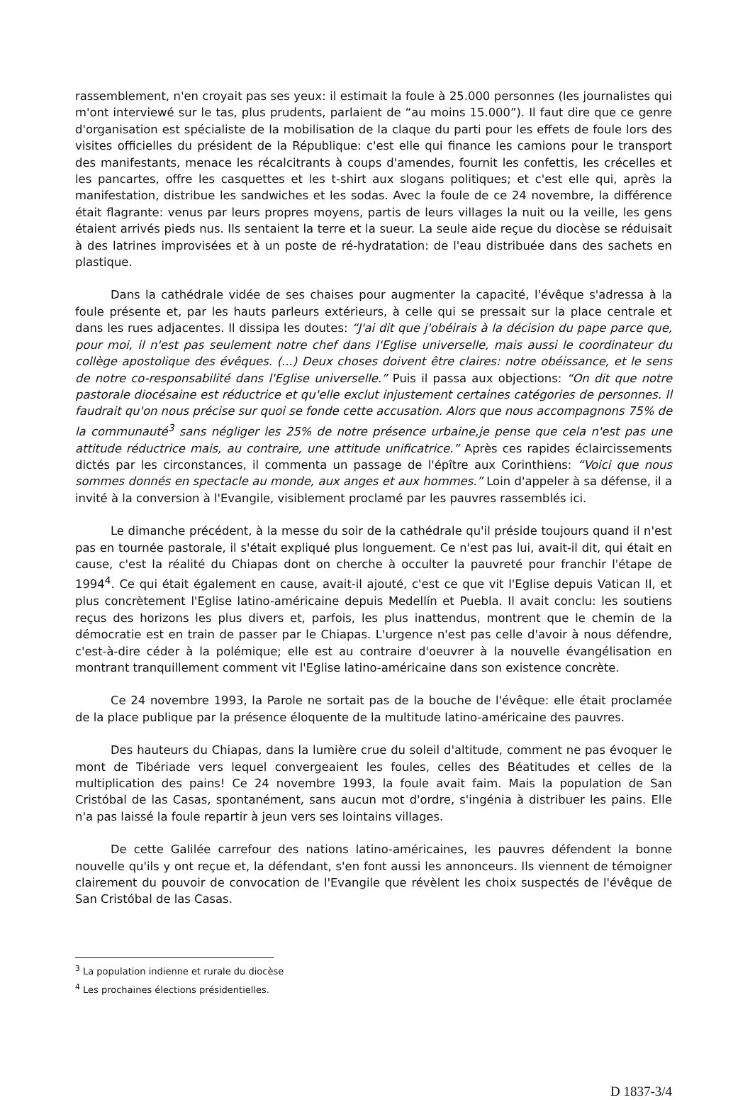rassemblement, n'en croyait pas ses yeux: il estimait la foule à 25.000 personnes (les journalistes qui m'ont interviewé sur le tas, plus prudents, parlaient de “au moins 15.000”). Il faut dire que ce genre d'organisation est spécialiste de la mobilisation de la claque du parti pour les effets de foule lors des visites officielles du président de la République: c'est elle qui finance les camions pour le transport des manifestants, menace les récalcitrants à coups d'amendes, fournit les confettis, les crécelles et les pancartes, offre les casquettes et les t-shirt aux slogans politiques; et c'est elle qui, après la manifestation, distribue les sandwiches et les sodas. Avec la foule de ce 24 novembre, la différence était flagrante: venus par leurs propres moyens, partis de leurs villages la nuit ou la veille, les gens étaient arrivés pieds nus. Ils sentaient la terre et la sueur. La seule aide reçue du diocèse se réduisait à des latrines improvisées et à un poste de ré-hydratation: de l'eau distribuée dans des sachets en plastique.
Dans la cathédrale vidée de ses chaises pour augmenter la capacité, l'évêque s'adressa à la foule présente et, par les hauts parleurs extérieurs, à celle qui se pressait sur la place centrale et dans les rues adjacentes. Il dissipa les doutes: “J'ai dit que j'obéirais à la décision du pape parce que, pour moi, il n'est pas seulement notre chef dans l'Eglise universelle, mais aussi le coordinateur du collège apostolique des évêques. (...) Deux choses doivent être claires: notre obéissance, et le sens de notre co-responsabilité dans l'Eglise universelle.” Puis il passa aux objections: “On dit que notre pastorale diocésaine est réductrice et qu'elle exclut injustement certaines catégories de personnes. Il faudrait qu'on nous précise sur quoi se fonde cette accusation. Alors que nous accompagnons 75% de la communauté<sup>3</sup> sans négliger les 25% de notre présence urbaine,je pense que cela n'est pas une attitude réductrice mais, au contraire, une attitude unificatrice.” Après ces rapides éclaircissements dictés par les circonstances, il commenta un passage de l'épître aux Corinthiens: “Voici que nous sommes donnés en spectacle au monde, aux anges et aux hommes.” Loin d'appeler à sa défense, il a invité à la conversion à l'Evangile, visiblement proclamé par les pauvres rassemblés ici.
Le dimanche précédent, à la messe du soir de la cathédrale qu'il préside toujours quand il n'est pas en tournée pastorale, il s'était expliqué plus longuement. Ce n'est pas lui, avait-il dit, qui était en cause, c'est la réalité du Chiapas dont on cherche à occulter la pauvreté pour franchir l'étape de 1994<sup>4</sup>. Ce qui était également en cause, avait-il ajouté, c'est ce que vit l'Eglise depuis Vatican II, et plus concrètement l'Eglise latino-américaine depuis Medellín et Puebla. Il avait conclu: les soutiens reçus des horizons les plus divers et, parfois, les plus inattendus, montrent que le chemin de la démocratie est en train de passer par le Chiapas. L'urgence n'est pas celle d'avoir à nous défendre, c'est-à-dire céder à la polémique; elle est au contraire d'oeuvrer à la nouvelle évangélisation en montrant tranquillement comment vit l'Eglise latino-américaine dans son existence concrète.
Ce 24 novembre 1993, la Parole ne sortait pas de la bouche de l'évêque: elle était proclamée de la place publique par la présence éloquente de la multitude latino-américaine des pauvres.
Des hauteurs du Chiapas, dans la lumière crue du soleil d'altitude, comment ne pas évoquer le mont de Tibériade vers lequel convergeaient les foules, celles des Béatitudes et celles de la multiplication des pains! Ce 24 novembre 1993, la foule avait faim. Mais la population de San Cristóbal de las Casas, spontanément, sans aucun mot d'ordre, s'ingénia à distribuer les pains. Elle n'a pas laissé la foule repartir à jeun vers ses lointains villages.
De cette Galilée carrefour des nations latino-américaines, les pauvres défendent la bonne nouvelle qu'ils y ont reçue et, la défendant, s'en font aussi les annonceurs. Ils viennent de témoigner clairement du pouvoir de convocation de l'Evangile que révèlent les choix suspectés de l'évêque de San Cristóbal de las Casas.
<sup>3</sup> La population indienne et rurale du diocèse
<sup>4</sup> Les prochaines élections présidentielles.
D 1837-3/4